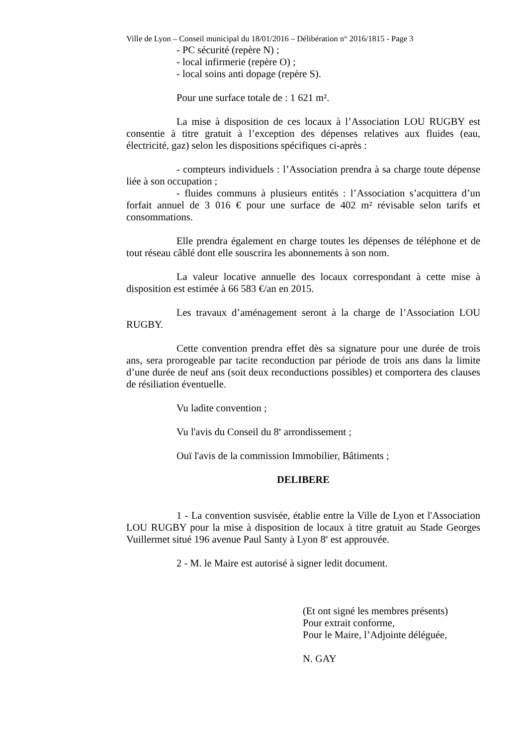Ville de Lyon – Conseil municipal du 18/01/2016 – Délibération n° 2016/1815 - Page 3
- PC sécurité (repère N) ;
- local infirmerie (repère O) ;
- local soins anti dopage (repère S).
Pour une surface totale de : 1 621 m².
La mise à disposition de ces locaux à l’Association LOU RUGBY est consentie à titre gratuit à l’exception des dépenses relatives aux fluides (eau, électricité, gaz) selon les dispositions spécifiques ci-après :
- compteurs individuels : l’Association prendra à sa charge toute dépense liée à son occupation ;
- fluides communs à plusieurs entités : l’Association s’acquittera d’un forfait annuel de 3 016 € pour une surface de 402 m² révisable selon tarifs et consommations.
Elle prendra également en charge toutes les dépenses de téléphone et de tout réseau câblé dont elle souscrira les abonnements à son nom.
La valeur locative annuelle des locaux correspondant à cette mise à disposition est estimée à 66 583 €/an en 2015.
Les travaux d’aménagement seront à la charge de l’Association LOU RUGBY.
Cette convention prendra effet dès sa signature pour une durée de trois ans, sera prorogeable par tacite reconduction par période de trois ans dans la limite d’une durée de neuf ans (soit deux reconductions possibles) et comportera des clauses de résiliation éventuelle.
Vu ladite convention ;
Vu l'avis du Conseil du 8<sup>e</sup> arrondissement ;
Ouï l'avis de la commission Immobilier, Bâtiments ;
DELIBERE
1 - La convention susvisée, établie entre la Ville de Lyon et l'Association LOU RUGBY pour la mise à disposition de locaux à titre gratuit au Stade Georges Vuillermet situé 196 avenue Paul Santy à Lyon 8<sup>e</sup> est approuvée.
2 - M. le Maire est autorisé à signer ledit document.
(Et ont signé les membres présents)
Pour extrait conforme,
Pour le Maire, l’Adjointe déléguée,
N. GAY